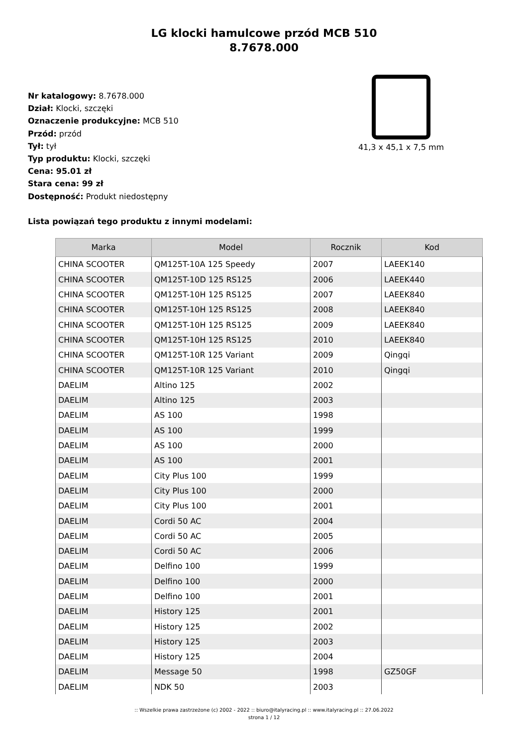LG klocki hamulcowe przód MCB 510
8.7678.000
Nr katalogowy: 8.7678.000
Dział: Klocki, szczęki
Oznaczenie produkcyjne: MCB 510
Przód: przód
Tył: tył
Typ produktu: Klocki, szczęki
Cena: 95.01 zł
Stara cena: 99 zł
Dostępność: Produkt niedostępny
41,3 x 45,1 x 7,5 mm
Lista powiązań tego produktu z innymi modelami:
| Marka | Model | Rocznik | Kod |
| --- | --- | --- | --- |
| CHINA SCOOTER | QM125T-10A 125 Speedy | 2007 | LAEEK140 |
| CHINA SCOOTER | QM125T-10D 125 RS125 | 2006 | LAEEK440 |
| CHINA SCOOTER | QM125T-10H 125 RS125 | 2007 | LAEEK840 |
| CHINA SCOOTER | QM125T-10H 125 RS125 | 2008 | LAEEK840 |
| CHINA SCOOTER | QM125T-10H 125 RS125 | 2009 | LAEEK840 |
| CHINA SCOOTER | QM125T-10H 125 RS125 | 2010 | LAEEK840 |
| CHINA SCOOTER | QM125T-10R 125 Variant | 2009 | Qingqi |
| CHINA SCOOTER | QM125T-10R 125 Variant | 2010 | Qingqi |
| DAELIM | Altino 125 | 2002 | |
| DAELIM | Altino 125 | 2003 | |
| DAELIM | AS 100 | 1998 | |
| DAELIM | AS 100 | 1999 | |
| DAELIM | AS 100 | 2000 | |
| DAELIM | AS 100 | 2001 | |
| DAELIM | City Plus 100 | 1999 | |
| DAELIM | City Plus 100 | 2000 | |
| DAELIM | City Plus 100 | 2001 | |
| DAELIM | Cordi 50 AC | 2004 | |
| DAELIM | Cordi 50 AC | 2005 | |
| DAELIM | Cordi 50 AC | 2006 | |
| DAELIM | Delfino 100 | 1999 | |
| DAELIM | Delfino 100 | 2000 | |
| DAELIM | Delfino 100 | 2001 | |
| DAELIM | History 125 | 2001 | |
| DAELIM | History 125 | 2002 | |
| DAELIM | History 125 | 2003 | |
| DAELIM | History 125 | 2004 | |
| DAELIM | Message 50 | 1998 | GZ50GF |
| DAELIM | NDK 50 | 2003 | |
:: Wszelkie prawa zastrzeżone (c) 2002 - 2022 :: biuro@italyracing.pl :: www.italyracing.pl :: 27.06.2022
strona 1 / 12